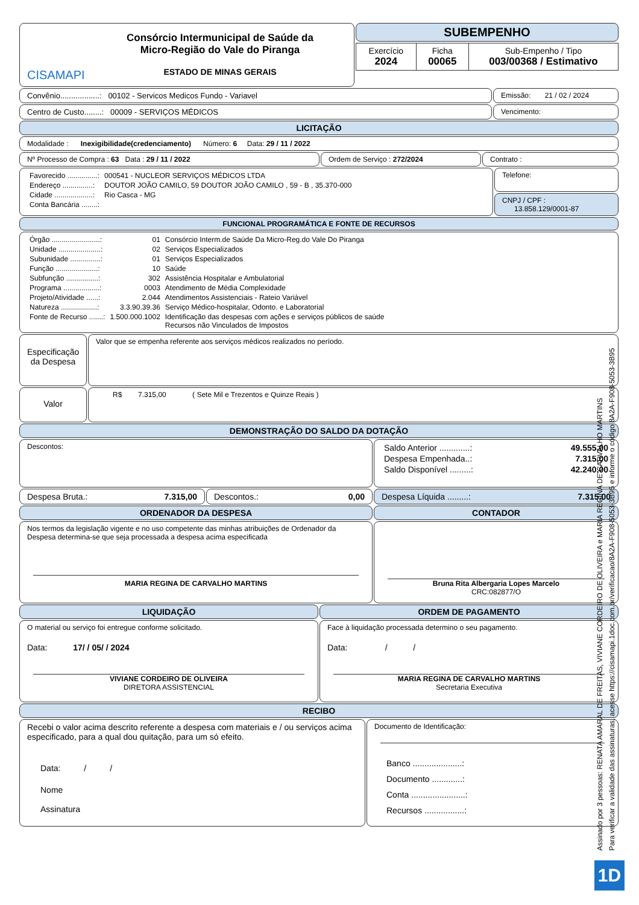CISAMAPI
Consórcio Intermunicipal de Saúde da
Micro-Região do Vale do Piranga
ESTADO DE MINAS GERAIS
SUBEMPENHO
| Exercício 2024 | Ficha 00065 | Sub-Empenho / Tipo 003/00368 / Estimativo |
Convênio..................: 00102 - Servicos Medicos Fundo - Variavel
Emissão: 21 / 02 / 2024
Centro de Custo........: 00009 - SERVIÇOS MÉDICOS
Vencimento:
LICITAÇÃO
Modalidade : Inexigibilidade(credenciamento) Número: 6 Data: 29 / 11 / 2022
Nº Processo de Compra : 63 Data : 29 / 11 / 2022 Ordem de Serviço : 272/2024 Contrato :
| Favorecido ...............: | 000541 - NUCLEOR SERVIÇOS MÉDICOS LTDA |
| Endereço ...............: | DOUTOR JOÃO CAMILO, 59 DOUTOR JOÃO CAMILO , 59 - B , 35.370-000 |
| Cidade ...................: | Rio Casca - MG |
| Conta Bancária ........: | |
Telefone:
CNPJ / CPF :
13.858.129/0001-87
FUNCIONAL PROGRAMÁTICA E FONTE DE RECURSOS
| Órgão ........................: | 01 | Consórcio Interm.de Saúde Da Micro-Reg.do Vale Do Piranga |
| Unidade .....................: | 02 | Serviços Especializados |
| Subunidade ...............: | 01 | Serviços Especializados |
| Função .....................: | 10 | Saúde |
| Subfunção ................: | 302 | Assistência Hospitalar e Ambulatorial |
| Programa ..................: | 0003 | Atendimento de Média Complexidade |
| Projeto/Atividade ......: | 2.044 | Atendimentos Assistenciais - Rateio Variável |
| Natureza ..................: | 3.3.90.39.36 | Serviço Médico-hospitalar, Odonto. e Laboratorial |
| Fonte de Recurso .......: | 1.500.000.1002 | Identificação das despesas com ações e serviços públicos de saúde Recursos não Vinculados de Impostos |
Especificação da Despesa
Valor que se empenha referente aos serviços médicos realizados no período.
Valor
R$ 7.315,00 ( Sete Mil e Trezentos e Quinze Reais )
DEMONSTRAÇÃO DO SALDO DA DOTAÇÃO
Descontos:
| Saldo Anterior .............: | 49.555,00 |
| Despesa Empenhada..: | 7.315,00 |
| Saldo Disponível .........: | 42.240,00 |
Despesa Bruta.: 7.315,00 Descontos.: 0,00 Despesa Líquida .........: 7.315,00
ORDENADOR DA DESPESA
Nos termos da legislação vigente e no uso competente das minhas atribuições de Ordenador da Despesa determina-se que seja processada a despesa acima especificada
MARIA REGINA DE CARVALHO MARTINS
CONTADOR
Bruna Rita Albergaria Lopes Marcelo
CRC:082877/O
LIQUIDAÇÃO
O material ou serviço foi entregue conforme solicitado.
Data: 17/ / 05/ / 2024
VIVIANE CORDEIRO DE OLIVEIRA
DIRETORA ASSISTENCIAL
ORDEM DE PAGAMENTO
Face à liquidação processada determino o seu pagamento.
Data: / /
MARIA REGINA DE CARVALHO MARTINS
Secretaria Executiva
RECIBO
Recebi o valor acima descrito referente a despesa com materiais e / ou serviços acima especificado, para a qual dou quitação, para um só efeito.
Data: / /
Nome
Assinatura
Documento de Identificação:
Banco .....................:
Documento .............:
Conta .......................:
Recursos .................:
Assinado por 3 pessoas: RENATA AMARAL DE FREITAS, VIVIANE CORDEIRO DE OLIVEIRA e MARIA REGINA DE CARVALHO MARTINS
Para verificar a validade das assinaturas, acesse https://cisamapi.1doc.com.br/verificacao/8A2A-F908-5053-3B95 e informe o código 8A2A-F908-5053-3B95
1D